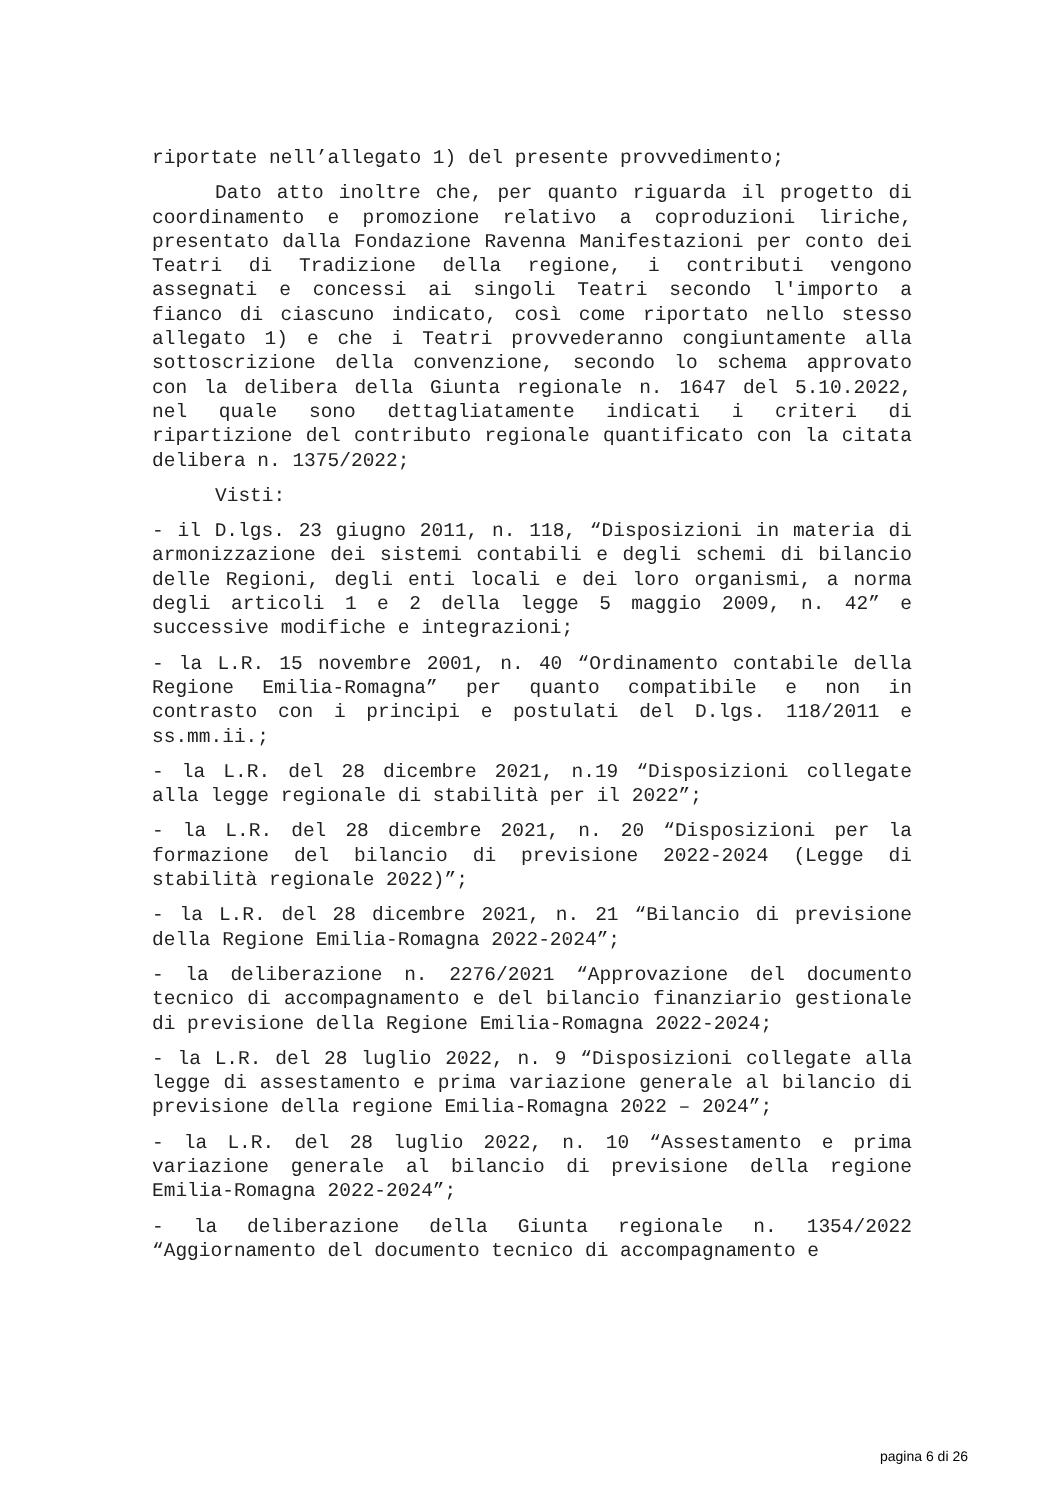riportate nell’allegato 1) del presente provvedimento;
Dato atto inoltre che, per quanto riguarda il progetto di coordinamento e promozione relativo a coproduzioni liriche, presentato dalla Fondazione Ravenna Manifestazioni per conto dei Teatri di Tradizione della regione, i contributi vengono assegnati e concessi ai singoli Teatri secondo l'importo a fianco di ciascuno indicato, così come riportato nello stesso allegato 1) e che i Teatri provvederanno congiuntamente alla sottoscrizione della convenzione, secondo lo schema approvato con la delibera della Giunta regionale n. 1647 del 5.10.2022, nel quale sono dettagliatamente indicati i criteri di ripartizione del contributo regionale quantificato con la citata delibera n. 1375/2022;
Visti:
- il D.lgs. 23 giugno 2011, n. 118, “Disposizioni in materia di armonizzazione dei sistemi contabili e degli schemi di bilancio delle Regioni, degli enti locali e dei loro organismi, a norma degli articoli 1 e 2 della legge 5 maggio 2009, n. 42” e successive modifiche e integrazioni;
- la L.R. 15 novembre 2001, n. 40 “Ordinamento contabile della Regione Emilia-Romagna” per quanto compatibile e non in contrasto con i principi e postulati del D.lgs. 118/2011 e ss.mm.ii.;
- la L.R. del 28 dicembre 2021, n.19 “Disposizioni collegate alla legge regionale di stabilità per il 2022”;
- la L.R. del 28 dicembre 2021, n. 20 “Disposizioni per la formazione del bilancio di previsione 2022-2024 (Legge di stabilità regionale 2022)”;
- la L.R. del 28 dicembre 2021, n. 21 “Bilancio di previsione della Regione Emilia-Romagna 2022-2024”;
- la deliberazione n. 2276/2021 “Approvazione del documento tecnico di accompagnamento e del bilancio finanziario gestionale di previsione della Regione Emilia-Romagna 2022-2024;
- la L.R. del 28 luglio 2022, n. 9 “Disposizioni collegate alla legge di assestamento e prima variazione generale al bilancio di previsione della regione Emilia-Romagna 2022 – 2024”;
- la L.R. del 28 luglio 2022, n. 10 “Assestamento e prima variazione generale al bilancio di previsione della regione Emilia-Romagna 2022-2024”;
- la deliberazione della Giunta regionale n. 1354/2022 “Aggiornamento del documento tecnico di accompagnamento e
pagina 6 di 26